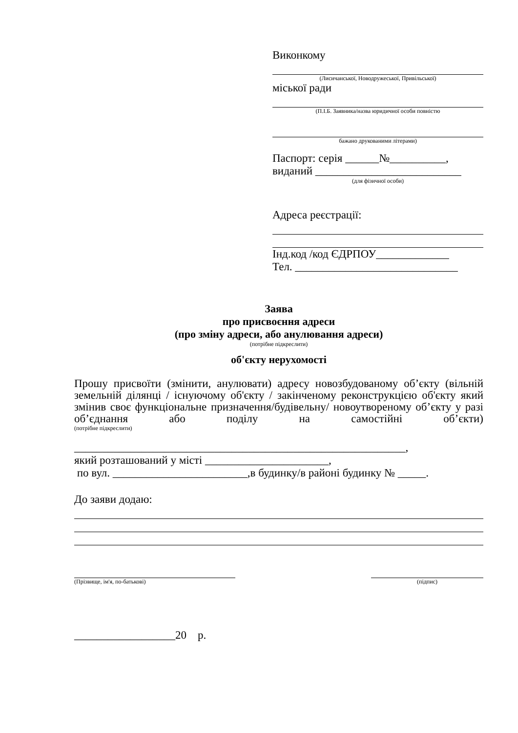Виконкому
(Лисичанської, Новодружеської, Привільської)
міської ради
(П.І.Б. Заявника/назва юридичної особи повністю
бажано друкованими літерами)
Паспорт: серія ______№__________,
виданий __________________________
(для фізичної особи)
Адреса реєстрації:
Інд.код /код ЄДРПОУ_____________
Тел. _____________________________
Заява
про присвоєння адреси
(про зміну адреси, або анулювання адреси)
(потрібне підкреслити)
об'єкту нерухомості
Прошу присвоїти (змінити, анулювати) адресу новозбудованому об’єкту (вільній земельній ділянці / існуючому об'єкту / закінченому реконструкцією об'єкту який змінив своє функціональне призначення/будівельну/ новоутвореному об’єкту у разі об’єднання або поділу на самостійні об’єкти)
(потрібне підкреслити)
___________________________________________________________,
який розташований у місті ______________________,
по вул. ________________________,в будинку/в районі будинку № _____.
До заяви додаю:
(Прізвище, ім'я, по-батькові) (підпис)
__________________20 р.